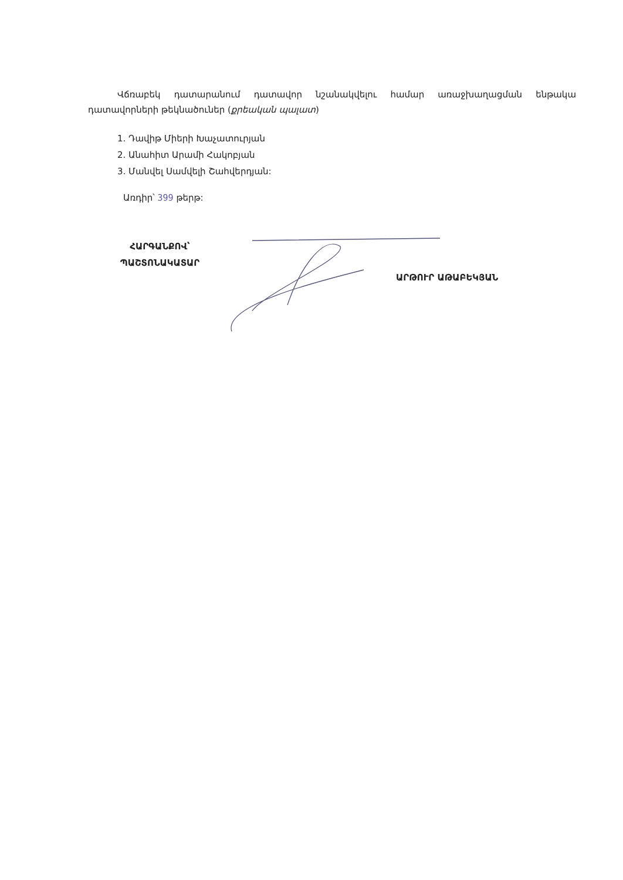Վճռաբեկ դատարանում դատավոր նշանակվելու համար առաջխաղացման ենթակա դատավորների թեկնածուներ (քրեական պալատ)
1. Դավիթ Միերի Խաչատուրյան
2. Անահիտ Արամի Հակոբյան
3. Մանվել Սամվելի Շահվերդյան:
Առդիր՝ 399 թերթ:
ՀԱՐԳԱՆՔՈՎ՝
ՊԱՇՏՈՆԱԿԱՏԱՐ
ԱՐԹՈՒՐ ԱԹԱԲԵԿՅԱՆ